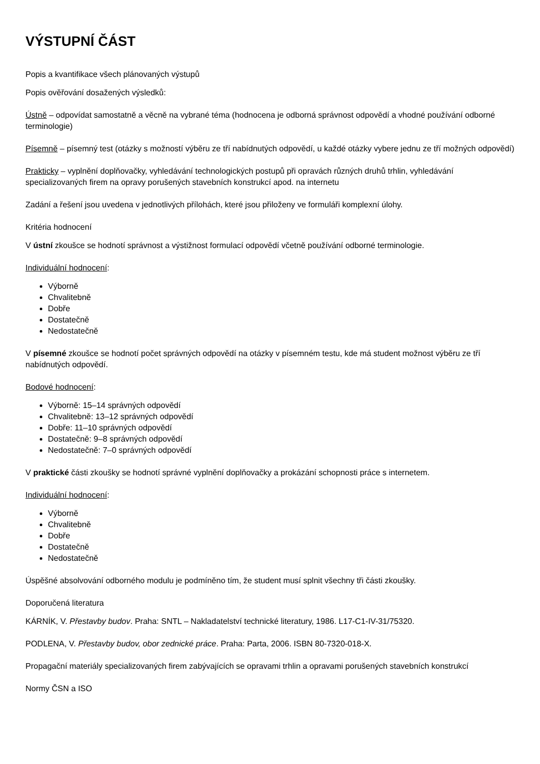VÝSTUPNÍ ČÁST
Popis a kvantifikace všech plánovaných výstupů
Popis ověřování dosažených výsledků:
Ústně – odpovídat samostatně a věcně na vybrané téma (hodnocena je odborná správnost odpovědí a vhodné používání odborné terminologie)
Písemně – písemný test (otázky s možností výběru ze tří nabídnutých odpovědí, u každé otázky vybere jednu ze tří možných odpovědí)
Prakticky – vyplnění doplňovačky, vyhledávání technologických postupů při opravách různých druhů trhlin, vyhledávání specializovaných firem na opravy porušených stavebních konstrukcí apod. na internetu
Zadání a řešení jsou uvedena v jednotlivých přílohách, které jsou přiloženy ve formuláři komplexní úlohy.
Kritéria hodnocení
V ústní zkoušce se hodnotí správnost a výstižnost formulací odpovědí včetně používání odborné terminologie.
Individuální hodnocení:
Výborně
Chvalitebně
Dobře
Dostatečně
Nedostatečně
V písemné zkoušce se hodnotí počet správných odpovědí na otázky v písemném testu, kde má student možnost výběru ze tří nabídnutých odpovědí.
Bodové hodnocení:
Výborně: 15–14 správných odpovědí
Chvalitebně: 13–12 správných odpovědí
Dobře: 11–10 správných odpovědí
Dostatečně: 9–8 správných odpovědí
Nedostatečně: 7–0 správných odpovědí
V praktické části zkoušky se hodnotí správné vyplnění doplňovačky a prokázání schopnosti práce s internetem.
Individuální hodnocení:
Výborně
Chvalitebně
Dobře
Dostatečně
Nedostatečně
Úspěšné absolvování odborného modulu je podmíněno tím, že student musí splnit všechny tři části zkoušky.
Doporučená literatura
KÁRNÍK, V. Přestavby budov. Praha: SNTL – Nakladatelství technické literatury, 1986. L17-C1-IV-31/75320.
PODLENA, V. Přestavby budov, obor zednické práce. Praha: Parta, 2006. ISBN 80-7320-018-X.
Propagační materiály specializovaných firem zabývajících se opravami trhlin a opravami porušených stavebních konstrukcí
Normy ČSN a ISO